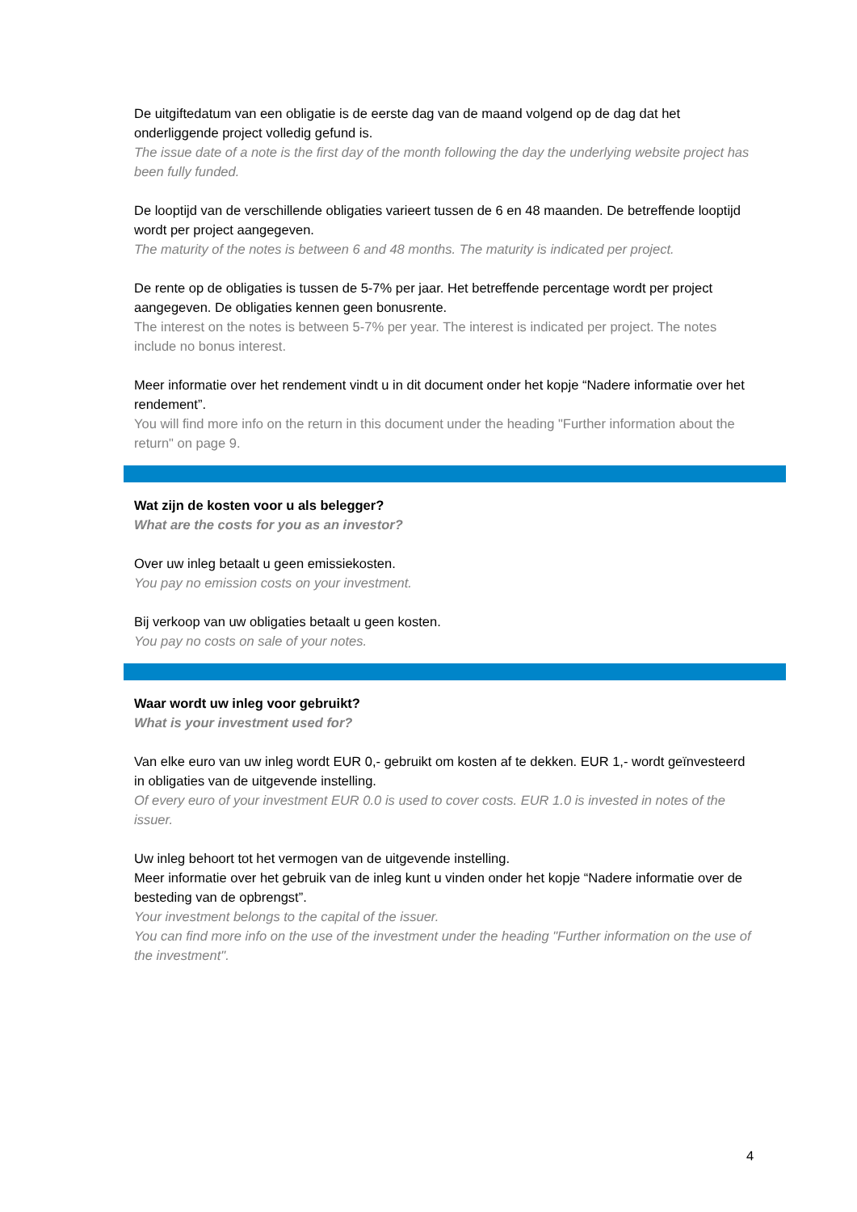De uitgiftedatum van een obligatie is de eerste dag van de maand volgend op de dag dat het onderliggende project volledig gefund is.
The issue date of a note is the first day of the month following the day the underlying website project has been fully funded.
De looptijd van de verschillende obligaties varieert tussen de 6 en 48 maanden. De betreffende looptijd wordt per project aangegeven.
The maturity of the notes is between 6 and 48 months. The maturity is indicated per project.
De rente op de obligaties is tussen de 5-7% per jaar. Het betreffende percentage wordt per project aangegeven. De obligaties kennen geen bonusrente.
The interest on the notes is between 5-7% per year. The interest is indicated per project. The notes include no bonus interest.
Meer informatie over het rendement vindt u in dit document onder het kopje “Nadere informatie over het rendement”.
You will find more info on the return in this document under the heading "Further information about the return" on page 9.
Wat zijn de kosten voor u als belegger?
What are the costs for you as an investor?
Over uw inleg betaalt u geen emissiekosten.
You pay no emission costs on your investment.
Bij verkoop van uw obligaties betaalt u geen kosten.
You pay no costs on sale of your notes.
Waar wordt uw inleg voor gebruikt?
What is your investment used for?
Van elke euro van uw inleg wordt EUR 0,- gebruikt om kosten af te dekken. EUR 1,- wordt geïnvesteerd in obligaties van de uitgevende instelling.
Of every euro of your investment EUR 0.0 is used to cover costs. EUR 1.0 is invested in notes of the issuer.
Uw inleg behoort tot het vermogen van de uitgevende instelling.
Meer informatie over het gebruik van de inleg kunt u vinden onder het kopje “Nadere informatie over de besteding van de opbrengst”.
Your investment belongs to the capital of the issuer.
You can find more info on the use of the investment under the heading "Further information on the use of the investment".
4